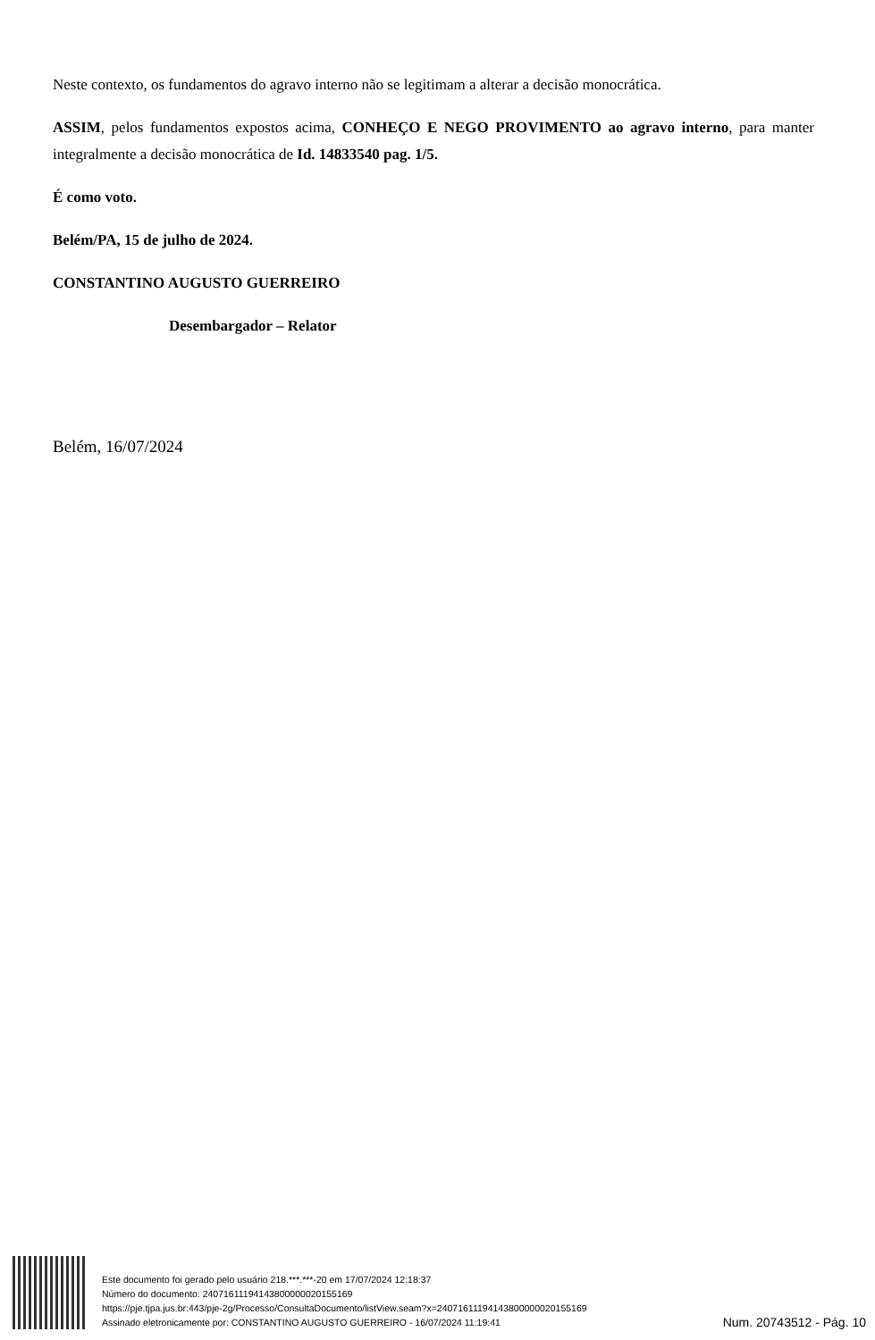Neste contexto, os fundamentos do agravo interno não se legitimam a alterar a decisão monocrática.
ASSIM, pelos fundamentos expostos acima, CONHEÇO E NEGO PROVIMENTO ao agravo interno, para manter integralmente a decisão monocrática de Id. 14833540 pag. 1/5.
É como voto.
Belém/PA, 15 de julho de 2024.
CONSTANTINO AUGUSTO GUERREIRO
Desembargador – Relator
Belém, 16/07/2024
Este documento foi gerado pelo usuário 218.***.***-20 em 17/07/2024 12:18:37
Número do documento: 24071611194143800000020155169
https://pje.tjpa.jus.br:443/pje-2g/Processo/ConsultaDocumento/listView.seam?x=24071611194143800000020155169
Assinado eletronicamente por: CONSTANTINO AUGUSTO GUERREIRO - 16/07/2024 11:19:41
Num. 20743512 - Pág. 10